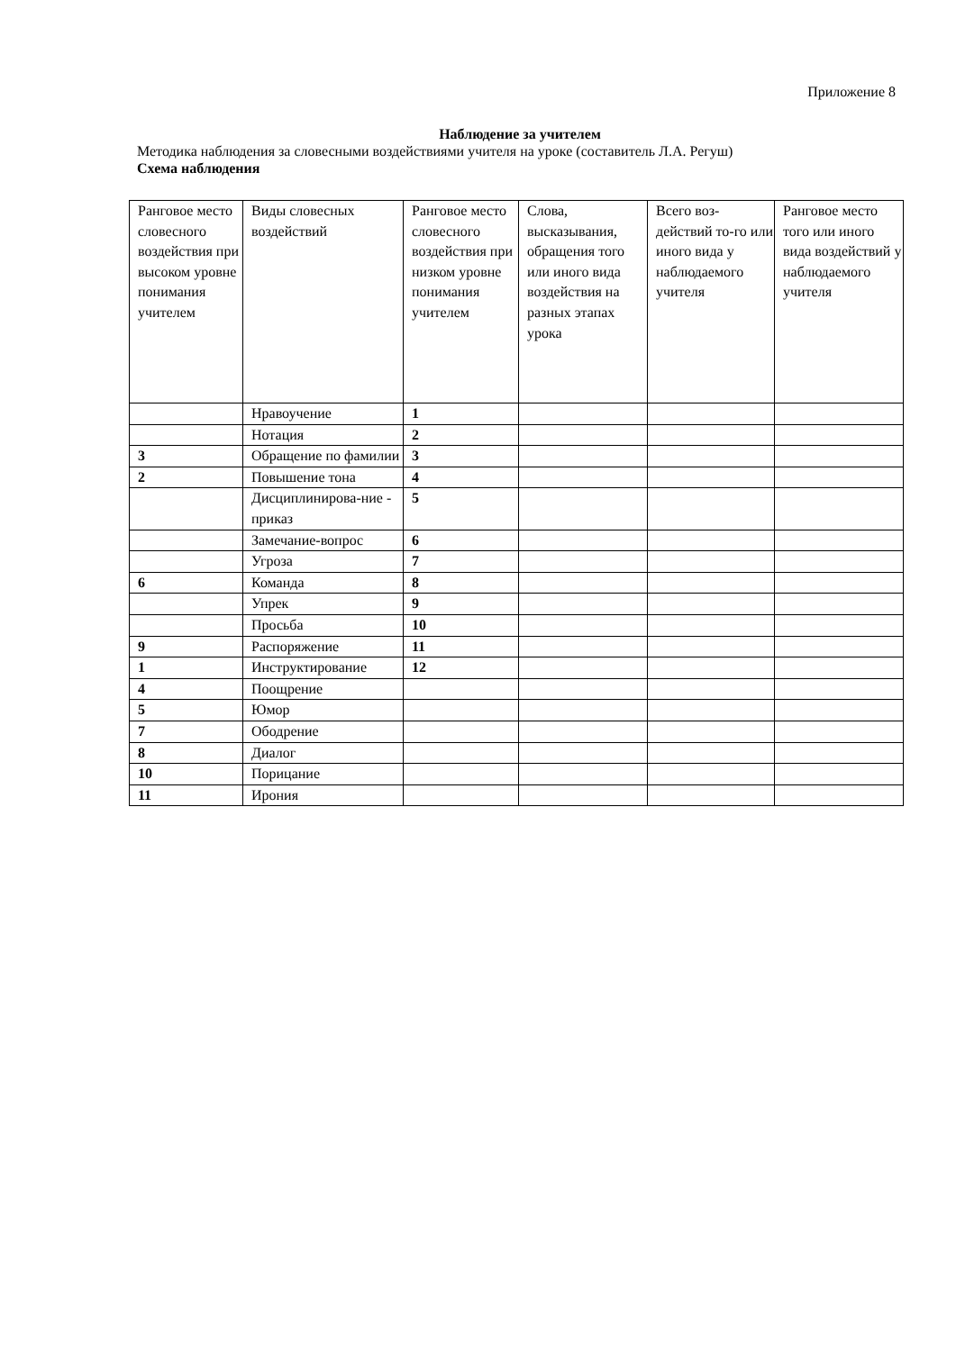Приложение 8
Наблюдение за учителем
Методика наблюдения за словесными воздействиями учителя на уроке (составитель Л.А. Регуш)
Схема наблюдения
| Ранговое место словесного воздействия при высоком уровне понимания учителем | Виды словесных воздействий | Ранговое место словесного воздействия при низком уровне понимания учителем | Слова, высказывания, обращения того или иного вида воздействия на разных этапах урока | Всего воз-действий то-го или иного вида у наблюдаемого учителя | Ранговое место того или иного вида воздействий у наблюдаемого учителя |
| | Нравоучение | 1 | | | |
| | Нотация | 2 | | | |
| 3 | Обращение по фамилии | 3 | | | |
| 2 | Повышение тона | 4 | | | |
| | Дисциплинирова-ние - приказ | 5 | | | |
| | Замечание-вопрос | 6 | | | |
| | Угроза | 7 | | | |
| 6 | Команда | 8 | | | |
| | Упрек | 9 | | | |
| | Просьба | 10 | | | |
| 9 | Распоряжение | 11 | | | |
| 1 | Инструктирование | 12 | | | |
| 4 | Поощрение | | | | |
| 5 | Юмор | | | | |
| 7 | Ободрение | | | | |
| 8 | Диалог | | | | |
| 10 | Порицание | | | | |
| 11 | Ирония | | | | |